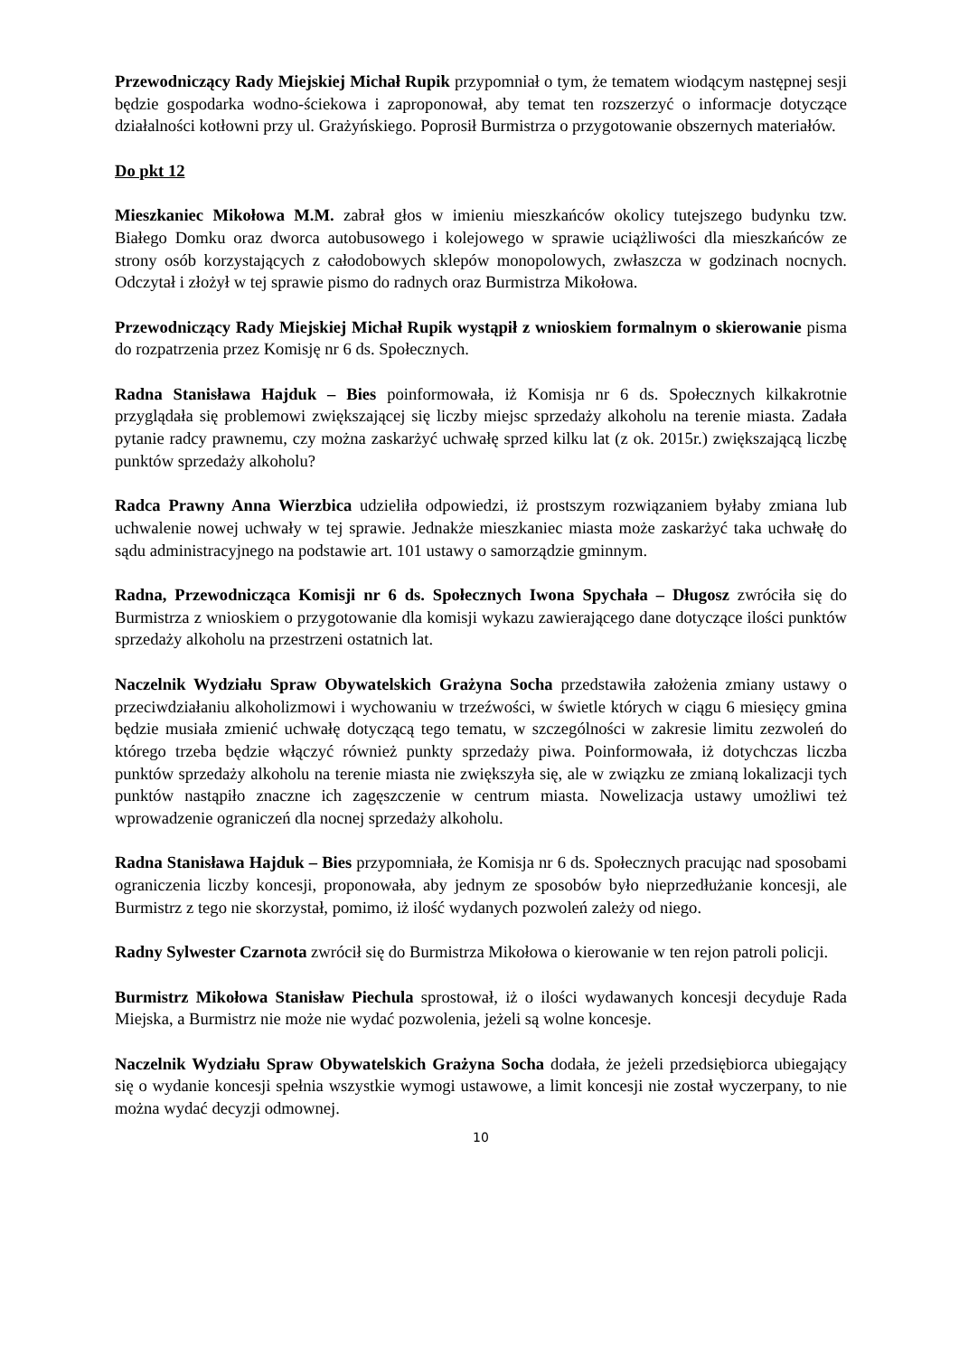Przewodniczący Rady Miejskiej Michał Rupik przypomniał o tym, że tematem wiodącym następnej sesji będzie gospodarka wodno-ściekowa i zaproponował, aby temat ten rozszerzyć o informacje dotyczące działalności kotłowni przy ul. Grażyńskiego. Poprosił Burmistrza o przygotowanie obszernych materiałów.
Do pkt 12
Mieszkaniec Mikołowa M.M. zabrał głos w imieniu mieszkańców okolicy tutejszego budynku tzw. Białego Domku oraz dworca autobusowego i kolejowego w sprawie uciążliwości dla mieszkańców ze strony osób korzystających z całodobowych sklepów monopolowych, zwłaszcza w godzinach nocnych. Odczytał i złożył w tej sprawie pismo do radnych oraz Burmistrza Mikołowa.
Przewodniczący Rady Miejskiej Michał Rupik wystąpił z wnioskiem formalnym o skierowanie pisma do rozpatrzenia przez Komisję nr 6 ds. Społecznych.
Radna Stanisława Hajduk – Bies poinformowała, iż Komisja nr 6 ds. Społecznych kilkakrotnie przyglądała się problemowi zwiększającej się liczby miejsc sprzedaży alkoholu na terenie miasta. Zadała pytanie radcy prawnemu, czy można zaskarżyć uchwałę sprzed kilku lat (z ok. 2015r.) zwiększającą liczbę punktów sprzedaży alkoholu?
Radca Prawny Anna Wierzbica udzieliła odpowiedzi, iż prostszym rozwiązaniem byłaby zmiana lub uchwalenie nowej uchwały w tej sprawie. Jednakże mieszkaniec miasta może zaskarżyć taka uchwałę do sądu administracyjnego na podstawie art. 101 ustawy o samorządzie gminnym.
Radna, Przewodnicząca Komisji nr 6 ds. Społecznych Iwona Spychała – Długosz zwróciła się do Burmistrza z wnioskiem o przygotowanie dla komisji wykazu zawierającego dane dotyczące ilości punktów sprzedaży alkoholu na przestrzeni ostatnich lat.
Naczelnik Wydziału Spraw Obywatelskich Grażyna Socha przedstawiła założenia zmiany ustawy o przeciwdziałaniu alkoholizmowi i wychowaniu w trzeźwości, w świetle których w ciągu 6 miesięcy gmina będzie musiała zmienić uchwałę dotyczącą tego tematu, w szczególności w zakresie limitu zezwoleń do którego trzeba będzie włączyć również punkty sprzedaży piwa. Poinformowała, iż dotychczas liczba punktów sprzedaży alkoholu na terenie miasta nie zwiększyła się, ale w związku ze zmianą lokalizacji tych punktów nastąpiło znaczne ich zagęszczenie w centrum miasta. Nowelizacja ustawy umożliwi też wprowadzenie ograniczeń dla nocnej sprzedaży alkoholu.
Radna Stanisława Hajduk – Bies przypomniała, że Komisja nr 6 ds. Społecznych pracując nad sposobami ograniczenia liczby koncesji, proponowała, aby jednym ze sposobów było nieprzedłużanie koncesji, ale Burmistrz z tego nie skorzystał, pomimo, iż ilość wydanych pozwoleń zależy od niego.
Radny Sylwester Czarnota zwrócił się do Burmistrza Mikołowa o kierowanie w ten rejon patroli policji.
Burmistrz Mikołowa Stanisław Piechula sprostował, iż o ilości wydawanych koncesji decyduje Rada Miejska, a Burmistrz nie może nie wydać pozwolenia, jeżeli są wolne koncesje.
Naczelnik Wydziału Spraw Obywatelskich Grażyna Socha dodała, że jeżeli przedsiębiorca ubiegający się o wydanie koncesji spełnia wszystkie wymogi ustawowe, a limit koncesji nie został wyczerpany, to nie można wydać decyzji odmownej.
10